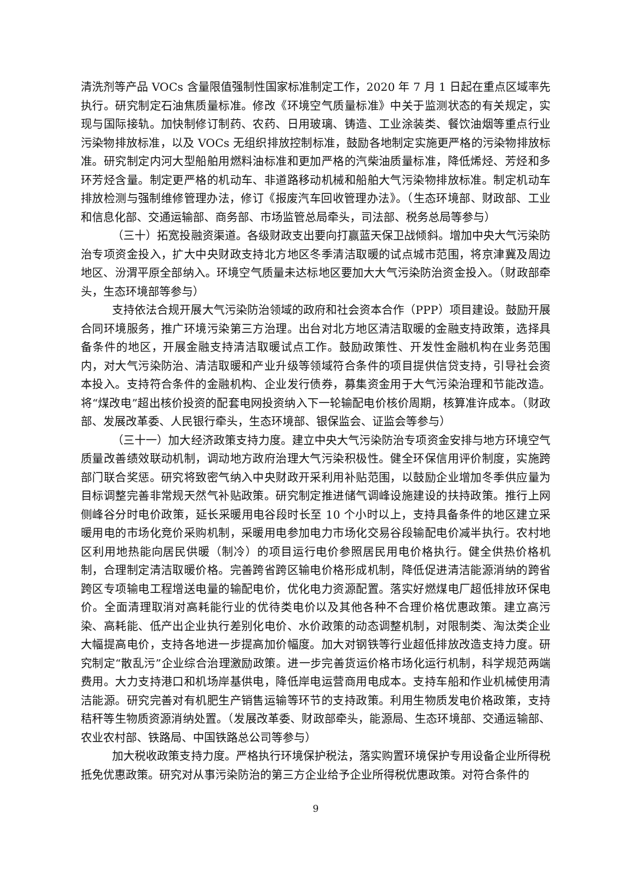清洗剂等产品 VOCs 含量限值强制性国家标准制定工作，2020 年 7 月 1 日起在重点区域率先执行。研究制定石油焦质量标准。修改《环境空气质量标准》中关于监测状态的有关规定，实现与国际接轨。加快制修订制药、农药、日用玻璃、铸造、工业涂装类、餐饮油烟等重点行业污染物排放标准，以及 VOCs 无组织排放控制标准，鼓励各地制定实施更严格的污染物排放标准。研究制定内河大型船舶用燃料油标准和更加严格的汽柴油质量标准，降低烯烃、芳烃和多环芳烃含量。制定更严格的机动车、非道路移动机械和船舶大气污染物排放标准。制定机动车排放检测与强制维修管理办法，修订《报废汽车回收管理办法》。（生态环境部、财政部、工业和信息化部、交通运输部、商务部、市场监管总局牵头，司法部、税务总局等参与）
（三十）拓宽投融资渠道。各级财政支出要向打赢蓝天保卫战倾斜。增加中央大气污染防治专项资金投入，扩大中央财政支持北方地区冬季清洁取暖的试点城市范围，将京津冀及周边地区、汾渭平原全部纳入。环境空气质量未达标地区要加大大气污染防治资金投入。（财政部牵头，生态环境部等参与）
支持依法合规开展大气污染防治领域的政府和社会资本合作（PPP）项目建设。鼓励开展合同环境服务，推广环境污染第三方治理。出台对北方地区清洁取暖的金融支持政策，选择具备条件的地区，开展金融支持清洁取暖试点工作。鼓励政策性、开发性金融机构在业务范围内，对大气污染防治、清洁取暖和产业升级等领域符合条件的项目提供信贷支持，引导社会资本投入。支持符合条件的金融机构、企业发行债券，募集资金用于大气污染治理和节能改造。将“煤改电”超出核价投资的配套电网投资纳入下一轮输配电价核价周期，核算准许成本。（财政部、发展改革委、人民银行牵头，生态环境部、银保监会、证监会等参与）
（三十一）加大经济政策支持力度。建立中央大气污染防治专项资金安排与地方环境空气质量改善绩效联动机制，调动地方政府治理大气污染积极性。健全环保信用评价制度，实施跨部门联合奖惩。研究将致密气纳入中央财政开采利用补贴范围，以鼓励企业增加冬季供应量为目标调整完善非常规天然气补贴政策。研究制定推进储气调峰设施建设的扶持政策。推行上网侧峰谷分时电价政策，延长采暖用电谷段时长至 10 个小时以上，支持具备条件的地区建立采暖用电的市场化竞价采购机制，采暖用电参加电力市场化交易谷段输配电价减半执行。农村地区利用地热能向居民供暖（制冷）的项目运行电价参照居民用电价格执行。健全供热价格机制，合理制定清洁取暖价格。完善跨省跨区输电价格形成机制，降低促进清洁能源消纳的跨省跨区专项输电工程增送电量的输配电价，优化电力资源配置。落实好燃煤电厂超低排放环保电价。全面清理取消对高耗能行业的优待类电价以及其他各种不合理价格优惠政策。建立高污染、高耗能、低产出企业执行差别化电价、水价政策的动态调整机制，对限制类、淘汰类企业大幅提高电价，支持各地进一步提高加价幅度。加大对钢铁等行业超低排放改造支持力度。研究制定“散乱污”企业综合治理激励政策。进一步完善货运价格市场化运行机制，科学规范两端费用。大力支持港口和机场岸基供电，降低岸电运营商用电成本。支持车船和作业机械使用清洁能源。研究完善对有机肥生产销售运输等环节的支持政策。利用生物质发电价格政策，支持秸秆等生物质资源消纳处置。（发展改革委、财政部牵头，能源局、生态环境部、交通运输部、农业农村部、铁路局、中国铁路总公司等参与）
加大税收政策支持力度。严格执行环境保护税法，落实购置环境保护专用设备企业所得税抵免优惠政策。研究对从事污染防治的第三方企业给予企业所得税优惠政策。对符合条件的
9